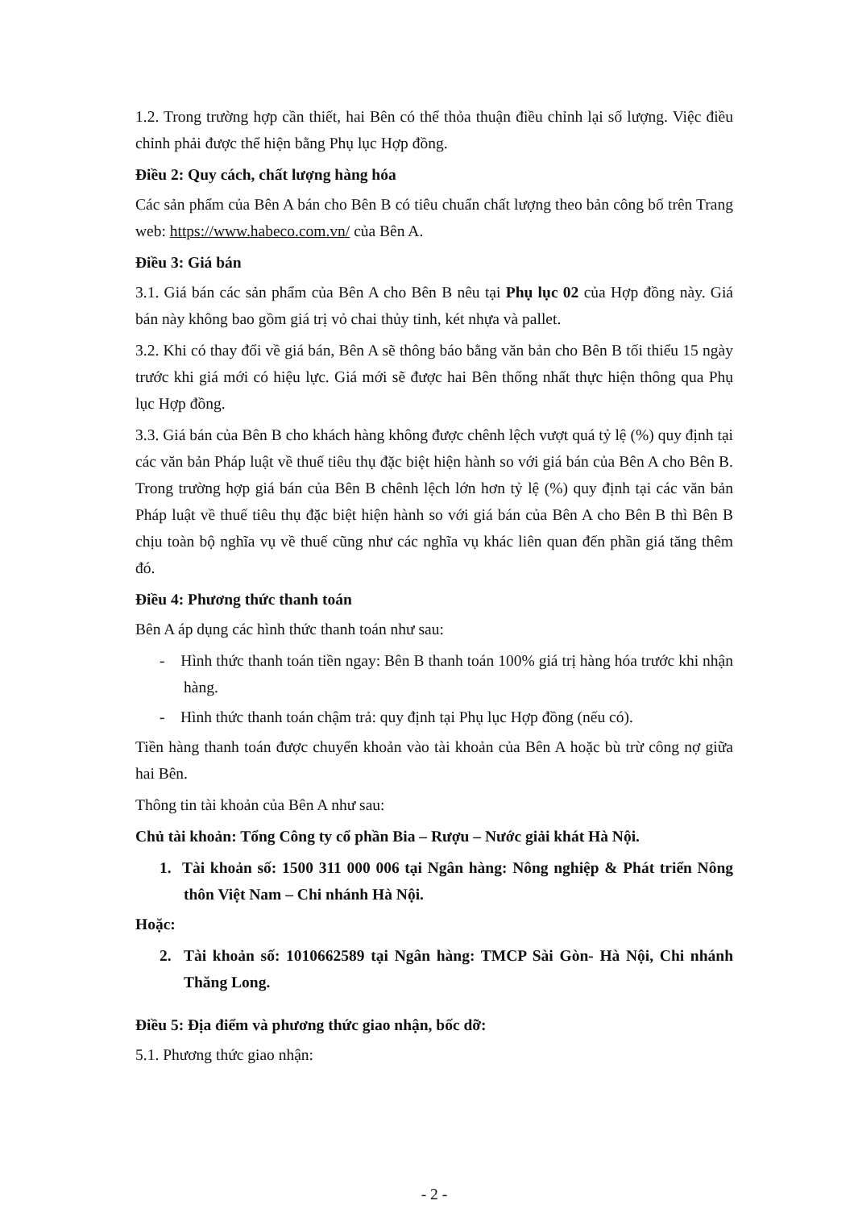1.2. Trong trường hợp cần thiết, hai Bên có thể thỏa thuận điều chỉnh lại số lượng. Việc điều chỉnh phải được thể hiện bằng Phụ lục Hợp đồng.
Điều 2: Quy cách, chất lượng hàng hóa
Các sản phẩm của Bên A bán cho Bên B có tiêu chuẩn chất lượng theo bản công bố trên Trang web: https://www.habeco.com.vn/ của Bên A.
Điều 3: Giá bán
3.1. Giá bán các sản phẩm của Bên A cho Bên B nêu tại Phụ lục 02 của Hợp đồng này. Giá bán này không bao gồm giá trị vỏ chai thủy tinh, két nhựa và pallet.
3.2. Khi có thay đổi về giá bán, Bên A sẽ thông báo bằng văn bản cho Bên B tối thiểu 15 ngày trước khi giá mới có hiệu lực. Giá mới sẽ được hai Bên thống nhất thực hiện thông qua Phụ lục Hợp đồng.
3.3. Giá bán của Bên B cho khách hàng không được chênh lệch vượt quá tỷ lệ (%) quy định tại các văn bản Pháp luật về thuế tiêu thụ đặc biệt hiện hành so với giá bán của Bên A cho Bên B. Trong trường hợp giá bán của Bên B chênh lệch lớn hơn tỷ lệ (%) quy định tại các văn bản Pháp luật về thuế tiêu thụ đặc biệt hiện hành so với giá bán của Bên A cho Bên B thì Bên B chịu toàn bộ nghĩa vụ về thuế cũng như các nghĩa vụ khác liên quan đến phần giá tăng thêm đó.
Điều 4: Phương thức thanh toán
Bên A áp dụng các hình thức thanh toán như sau:
- Hình thức thanh toán tiền ngay: Bên B thanh toán 100% giá trị hàng hóa trước khi nhận hàng.
- Hình thức thanh toán chậm trả: quy định tại Phụ lục Hợp đồng (nếu có).
Tiền hàng thanh toán được chuyển khoản vào tài khoản của Bên A hoặc bù trừ công nợ giữa hai Bên.
Thông tin tài khoản của Bên A như sau:
Chủ tài khoản: Tổng Công ty cổ phần Bia – Rượu – Nước giải khát Hà Nội.
1. Tài khoản số: 1500 311 000 006 tại Ngân hàng: Nông nghiệp & Phát triển Nông thôn Việt Nam – Chi nhánh Hà Nội.
Hoặc:
2. Tài khoản số: 1010662589 tại Ngân hàng: TMCP Sài Gòn- Hà Nội, Chi nhánh Thăng Long.
Điều 5: Địa điểm và phương thức giao nhận, bốc dỡ:
5.1. Phương thức giao nhận:
- 2 -